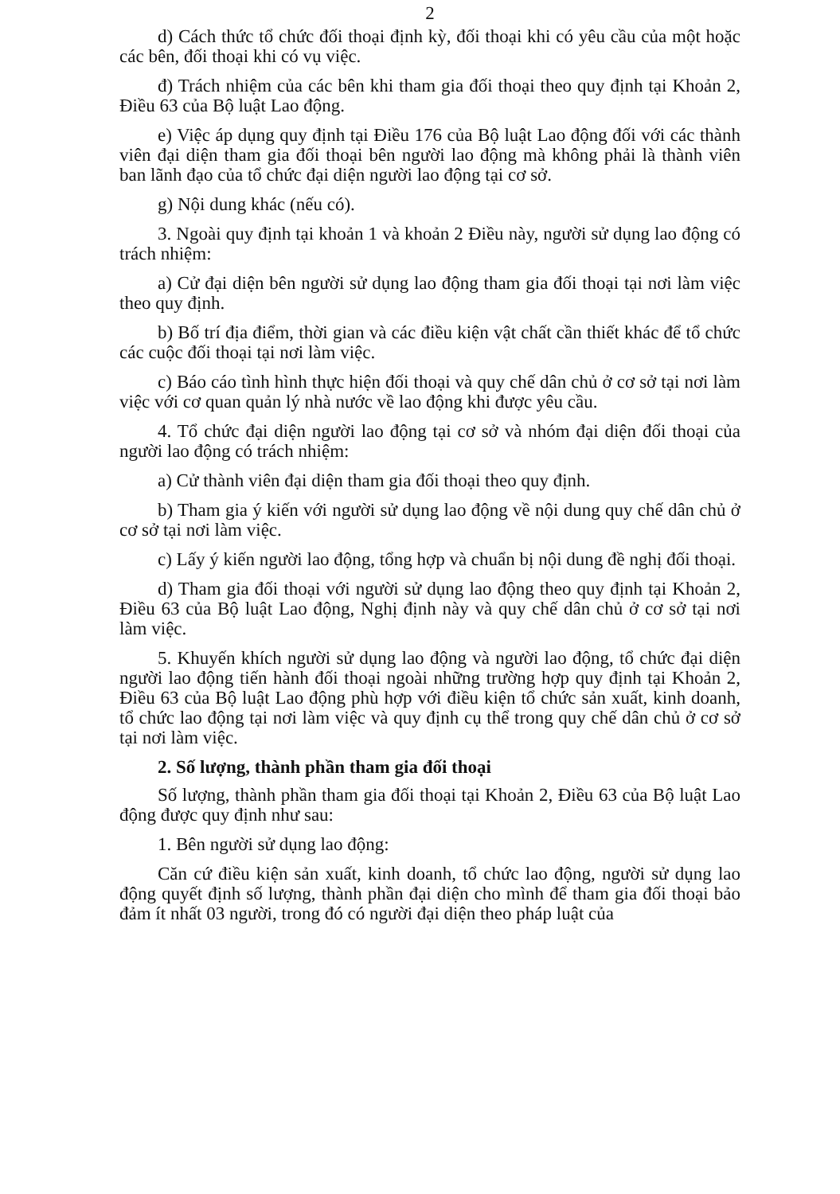2
d) Cách thức tổ chức đối thoại định kỳ, đối thoại khi có yêu cầu của một hoặc các bên, đối thoại khi có vụ việc.
đ) Trách nhiệm của các bên khi tham gia đối thoại theo quy định tại Khoản 2, Điều 63 của Bộ luật Lao động.
e) Việc áp dụng quy định tại Điều 176 của Bộ luật Lao động đối với các thành viên đại diện tham gia đối thoại bên người lao động mà không phải là thành viên ban lãnh đạo của tổ chức đại diện người lao động tại cơ sở.
g) Nội dung khác (nếu có).
3. Ngoài quy định tại khoản 1 và khoản 2 Điều này, người sử dụng lao động có trách nhiệm:
a) Cử đại diện bên người sử dụng lao động tham gia đối thoại tại nơi làm việc theo quy định.
b) Bố trí địa điểm, thời gian và các điều kiện vật chất cần thiết khác để tổ chức các cuộc đối thoại tại nơi làm việc.
c) Báo cáo tình hình thực hiện đối thoại và quy chế dân chủ ở cơ sở tại nơi làm việc với cơ quan quản lý nhà nước về lao động khi được yêu cầu.
4. Tổ chức đại diện người lao động tại cơ sở và nhóm đại diện đối thoại của người lao động có trách nhiệm:
a) Cử thành viên đại diện tham gia đối thoại theo quy định.
b) Tham gia ý kiến với người sử dụng lao động về nội dung quy chế dân chủ ở cơ sở tại nơi làm việc.
c) Lấy ý kiến người lao động, tổng hợp và chuẩn bị nội dung đề nghị đối thoại.
d) Tham gia đối thoại với người sử dụng lao động theo quy định tại Khoản 2, Điều 63 của Bộ luật Lao động, Nghị định này và quy chế dân chủ ở cơ sở tại nơi làm việc.
5. Khuyến khích người sử dụng lao động và người lao động, tổ chức đại diện người lao động tiến hành đối thoại ngoài những trường hợp quy định tại Khoản 2, Điều 63 của Bộ luật Lao động phù hợp với điều kiện tổ chức sản xuất, kinh doanh, tổ chức lao động tại nơi làm việc và quy định cụ thể trong quy chế dân chủ ở cơ sở tại nơi làm việc.
2. Số lượng, thành phần tham gia đối thoại
Số lượng, thành phần tham gia đối thoại tại Khoản 2, Điều 63 của Bộ luật Lao động được quy định như sau:
1. Bên người sử dụng lao động:
Căn cứ điều kiện sản xuất, kinh doanh, tổ chức lao động, người sử dụng lao động quyết định số lượng, thành phần đại diện cho mình để tham gia đối thoại bảo đảm ít nhất 03 người, trong đó có người đại diện theo pháp luật của